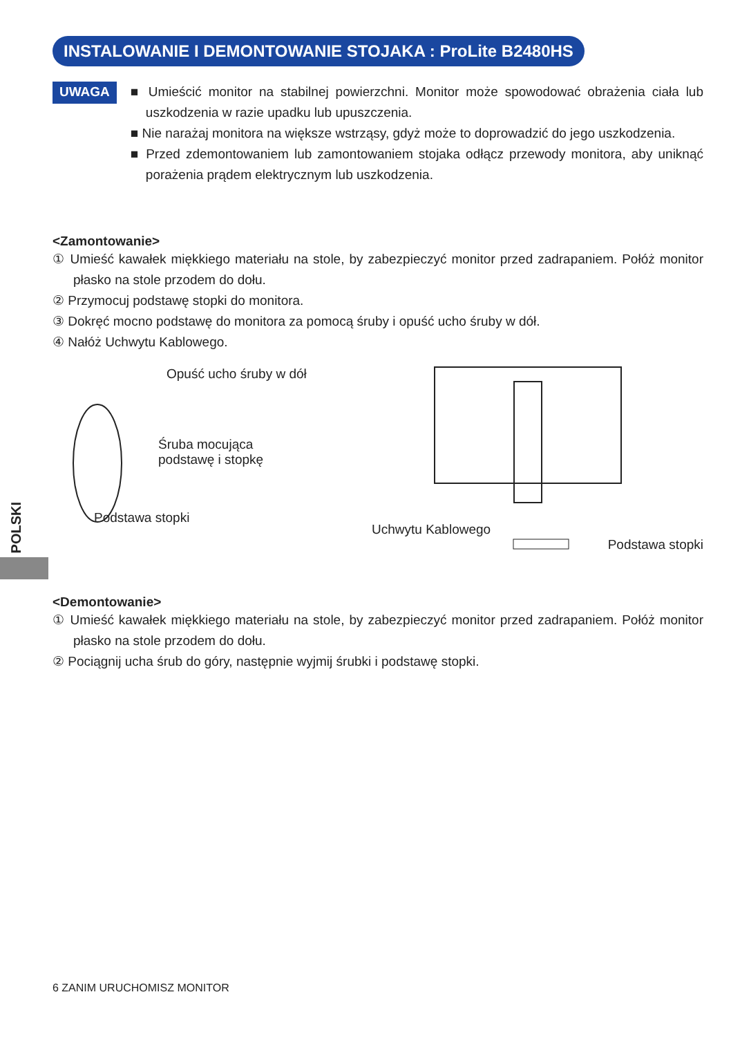INSTALOWANIE I DEMONTOWANIE STOJAKA : ProLite B2480HS
UWAGA
■ Umieścić monitor na stabilnej powierzchni. Monitor może spowodować obrażenia ciała lub uszkodzenia w razie upadku lub upuszczenia.
■ Nie narażaj monitora na większe wstrząsy, gdyż może to doprowadzić do jego uszkodzenia.
■ Przed zdemontowaniem lub zamontowaniem stojaka odłącz przewody monitora, aby uniknąć porażenia prądem elektrycznym lub uszkodzenia.
<Zamontowanie>
① Umieść kawałek miękkiego materiału na stole, by zabezpieczyć monitor przed zadrapaniem. Połóż monitor płasko na stole przodem do dołu.
② Przymocuj podstawę stopki do monitora.
③ Dokręć mocno podstawę do monitora za pomocą śruby i opuść ucho śruby w dół.
④ Nałóż Uchwytu Kablowego.
Opuść ucho śruby w dół
Śruba mocująca
podstawę i stopkę
Podstawa stopki
Uchwytu Kablowego
Podstawa stopki
<Demontowanie>
① Umieść kawałek miękkiego materiału na stole, by zabezpieczyć monitor przed zadrapaniem. Połóż monitor płasko na stole przodem do dołu.
② Pociągnij ucha śrub do góry, następnie wyjmij śrubki i podstawę stopki.
POLSKI
6 ZANIM URUCHOMISZ MONITOR